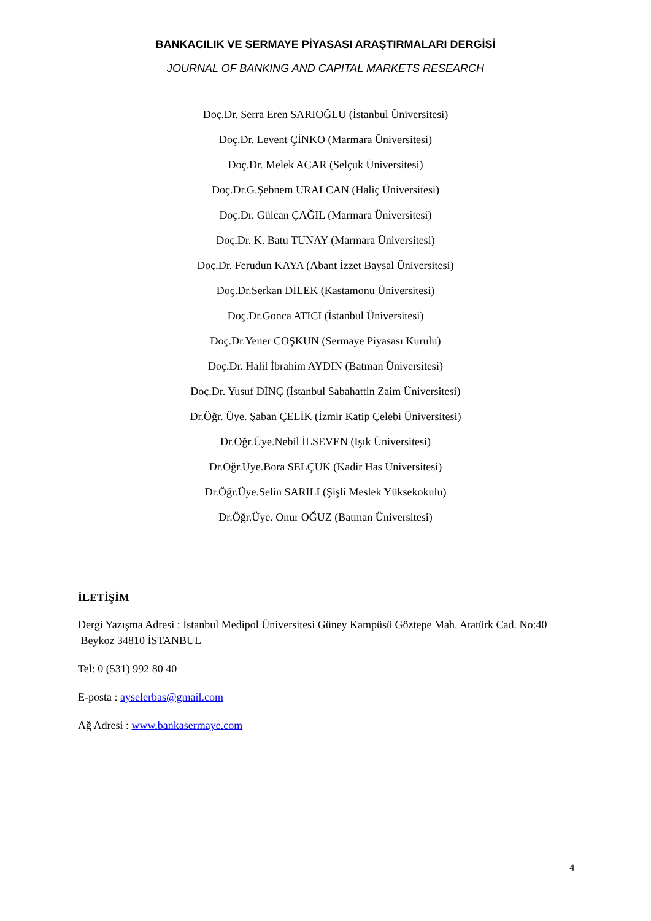BANKACILIK VE SERMAYE PİYASASI ARAŞTIRMALARI DERGİSİ
JOURNAL OF BANKING AND CAPITAL MARKETS RESEARCH
Doç.Dr. Serra Eren SARIOĞLU (İstanbul Üniversitesi)
Doç.Dr. Levent ÇİNKO (Marmara Üniversitesi)
Doç.Dr. Melek ACAR (Selçuk Üniversitesi)
Doç.Dr.G.Şebnem URALCAN (Haliç Üniversitesi)
Doç.Dr. Gülcan ÇAĞIL (Marmara Üniversitesi)
Doç.Dr. K. Batu TUNAY (Marmara Üniversitesi)
Doç.Dr. Ferudun KAYA (Abant İzzet Baysal Üniversitesi)
Doç.Dr.Serkan DİLEK (Kastamonu Üniversitesi)
Doç.Dr.Gonca ATICI (İstanbul Üniversitesi)
Doç.Dr.Yener COŞKUN (Sermaye Piyasası Kurulu)
Doç.Dr. Halil İbrahim AYDIN (Batman Üniversitesi)
Doç.Dr. Yusuf DİNÇ (İstanbul Sabahattin Zaim Üniversitesi)
Dr.Öğr. Üye. Şaban ÇELİK (İzmir Katip Çelebi Üniversitesi)
Dr.Öğr.Üye.Nebil İLSEVEN (Işık Üniversitesi)
Dr.Öğr.Üye.Bora SELÇUK (Kadir Has Üniversitesi)
Dr.Öğr.Üye.Selin SARILI (Şişli Meslek Yüksekokulu)
Dr.Öğr.Üye. Onur OĞUZ (Batman Üniversitesi)
İLETİŞİM
Dergi Yazışma Adresi : İstanbul Medipol Üniversitesi Güney Kampüsü Göztepe Mah. Atatürk Cad. No:40 Beykoz 34810 İSTANBUL
Tel: 0 (531) 992 80 40
E-posta : ayselerbas@gmail.com
Ağ Adresi : www.bankasermaye.com
4